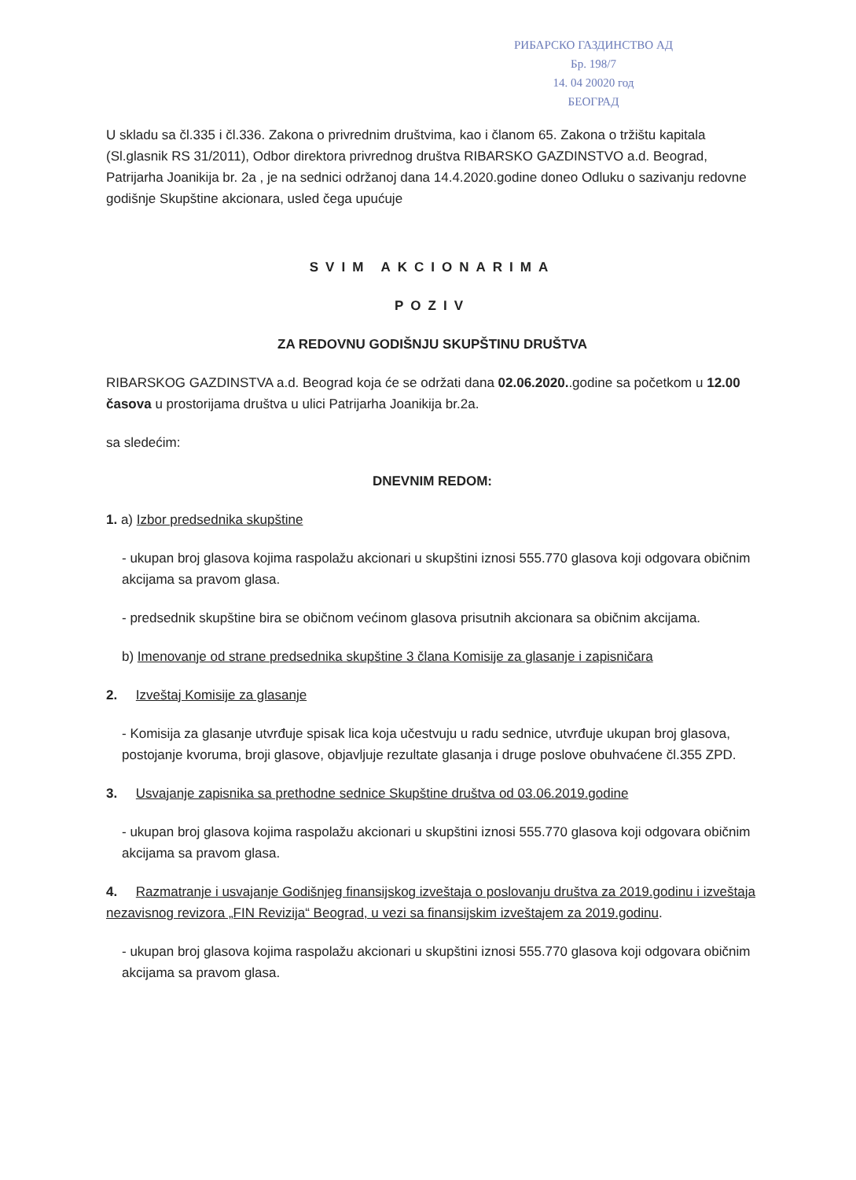РИБАРСКО ГАЗДИНСТВО АД
Бр. 198/7
14. 04 20020 год
БЕОГРАД
U skladu sa čl.335 i čl.336. Zakona o privrednim društvima, kao i članom 65. Zakona o tržištu kapitala (Sl.glasnik RS 31/2011), Odbor direktora privrednog društva RIBARSKO GAZDINSTVO a.d. Beograd, Patrijarha Joanikija br. 2a , je na sednici održanoj dana 14.4.2020.godine doneo Odluku o sazivanju redovne godišnje Skupštine akcionara, usled čega upućuje
SVIM AKCIONARIMA
POZIV
ZA REDOVNU GODIŠNJU SKUPŠTINU DRUŠTVA
RIBARSKOG GAZDINSTVA a.d. Beograd koja će se održati dana 02.06.2020..godine sa početkom u 12.00 časova u prostorijama društva u ulici Patrijarha Joanikija br.2a.
sa sledećim:
DNEVNIM REDOM:
1. a) Izbor predsednika skupštine
- ukupan broj glasova kojima raspolažu akcionari u skupštini iznosi 555.770 glasova koji odgovara običnim akcijama sa pravom glasa.
- predsednik skupštine bira se običnom većinom glasova prisutnih akcionara sa običnim akcijama.
b) Imenovanje od strane predsednika skupštine 3 člana Komisije za glasanje i zapisničara
2. Izveštaj Komisije za glasanje
- Komisija za glasanje utvrđuje spisak lica koja učestvuju u radu sednice, utvrđuje ukupan broj glasova, postojanje kvoruma, broji glasove, objavljuje rezultate glasanja i druge poslove obuhvaćene čl.355 ZPD.
3. Usvajanje zapisnika sa prethodne sednice Skupštine društva od 03.06.2019.godine
- ukupan broj glasova kojima raspolažu akcionari u skupštini iznosi 555.770 glasova koji odgovara običnim akcijama sa pravom glasa.
4. Razmatranje i usvajanje Godišnjeg finansijskog izveštaja o poslovanju društva za 2019.godinu i izveštaja nezavisnog revizora „FIN Revizija“ Beograd, u vezi sa finansijskim izveštajem za 2019.godinu.
- ukupan broj glasova kojima raspolažu akcionari u skupštini iznosi 555.770 glasova koji odgovara običnim akcijama sa pravom glasa.